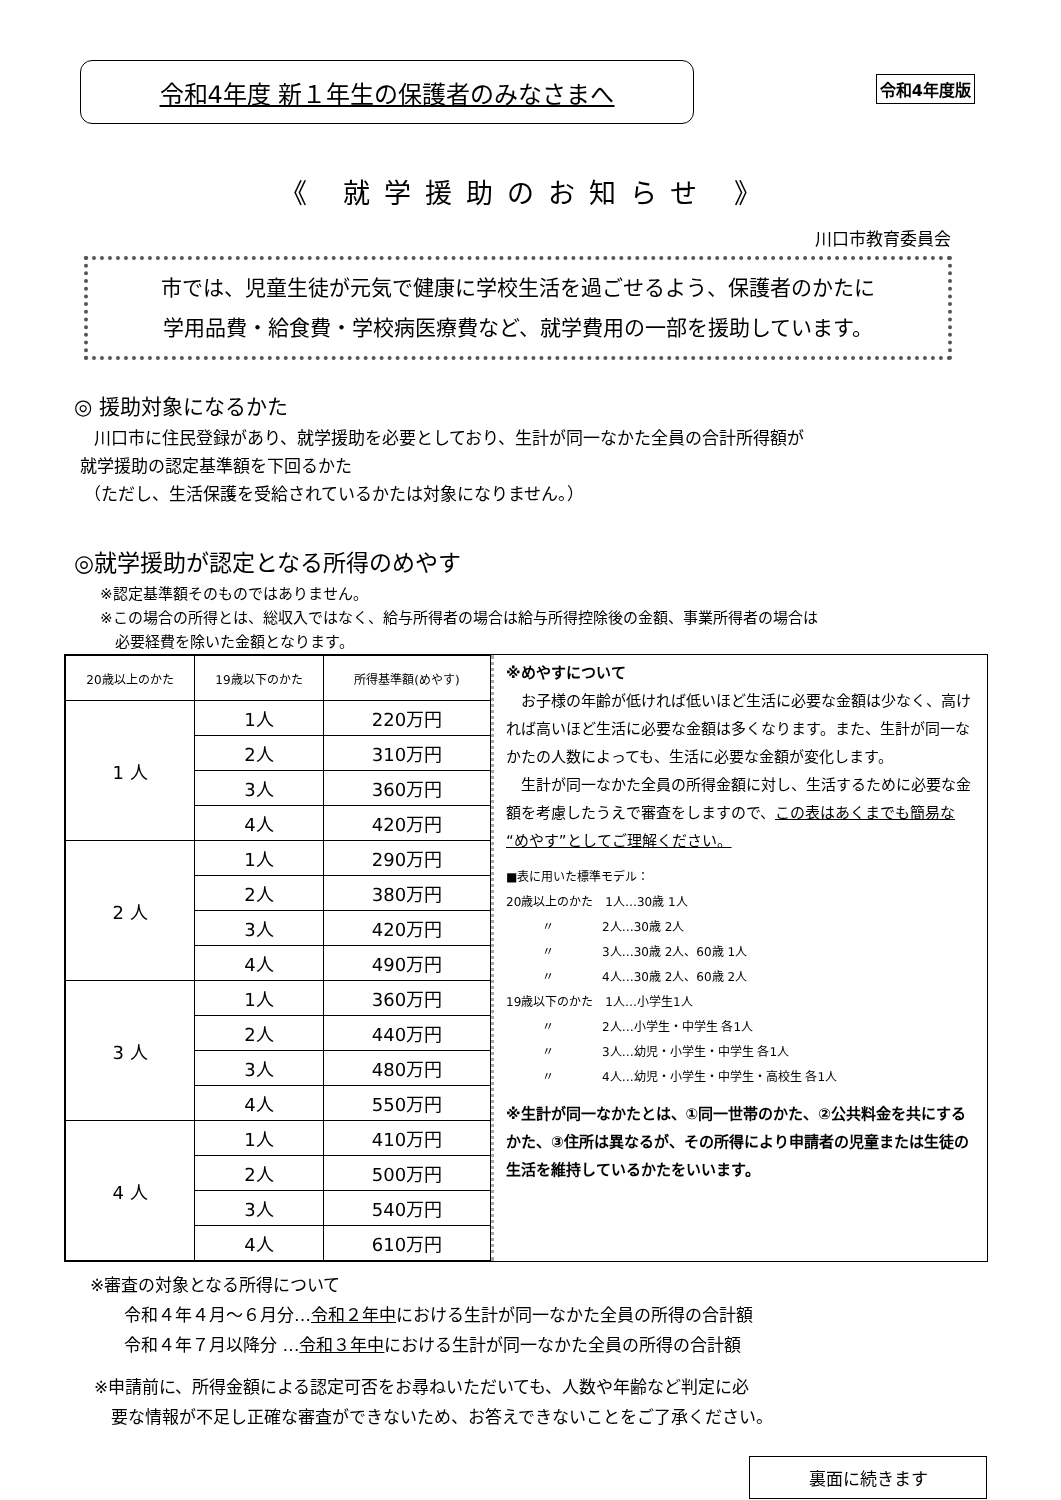令和4年度 新１年生の保護者のみなさまへ
令和4年度版
《 就学援助のお知らせ 》
川口市教育委員会
市では、児童生徒が元気で健康に学校生活を過ごせるよう、保護者のかたに
学用品費・給食費・学校病医療費など、就学費用の一部を援助しています。
◎ 援助対象になるかた
川口市に住民登録があり、就学援助を必要としており、生計が同一なかた全員の合計所得額が
就学援助の認定基準額を下回るかた
（ただし、生活保護を受給されているかたは対象になりません。）
◎就学援助が認定となる所得のめやす
※認定基準額そのものではありません。
※この場合の所得とは、総収入ではなく、給与所得者の場合は給与所得控除後の金額、事業所得者の場合は
　必要経費を除いた金額となります。
| 20歳以上のかた | 19歳以下のかた | 所得基準額(めやす) |
| 1 人 | 1人 | 220万円 |
| | 2人 | 310万円 |
| | 3人 | 360万円 |
| | 4人 | 420万円 |
| 2 人 | 1人 | 290万円 |
| | 2人 | 380万円 |
| | 3人 | 420万円 |
| | 4人 | 490万円 |
| 3 人 | 1人 | 360万円 |
| | 2人 | 440万円 |
| | 3人 | 480万円 |
| | 4人 | 550万円 |
| 4 人 | 1人 | 410万円 |
| | 2人 | 500万円 |
| | 3人 | 540万円 |
| | 4人 | 610万円 |
※めやすについて
　お子様の年齢が低ければ低いほど生活に必要な金額は少なく、高ければ高いほど生活に必要な金額は多くなります。また、生計が同一なかたの人数によっても、生活に必要な金額が変化します。
　生計が同一なかた全員の所得金額に対し、生活するために必要な金額を考慮したうえで審査をしますので、この表はあくまでも簡易な“めやす”としてご理解ください。
■表に用いた標準モデル：
20歳以上のかた　1人…30歳 1人
　　　〃　　　　2人…30歳 2人
　　　〃　　　　3人…30歳 2人、60歳 1人
　　　〃　　　　4人…30歳 2人、60歳 2人
19歳以下のかた　1人…小学生1人
　　　〃　　　　2人…小学生・中学生 各1人
　　　〃　　　　3人…幼児・小学生・中学生 各1人
　　　〃　　　　4人…幼児・小学生・中学生・高校生 各1人
※生計が同一なかたとは、①同一世帯のかた、②公共料金を共にするかた、③住所は異なるが、その所得により申請者の児童または生徒の生活を維持しているかたをいいます。
※審査の対象となる所得について
　　令和４年４月～６月分…令和２年中における生計が同一なかた全員の所得の合計額
　　令和４年７月以降分 …令和３年中における生計が同一なかた全員の所得の合計額
※申請前に、所得金額による認定可否をお尋ねいただいても、人数や年齢など判定に必
　要な情報が不足し正確な審査ができないため、お答えできないことをご了承ください。
裏面に続きます